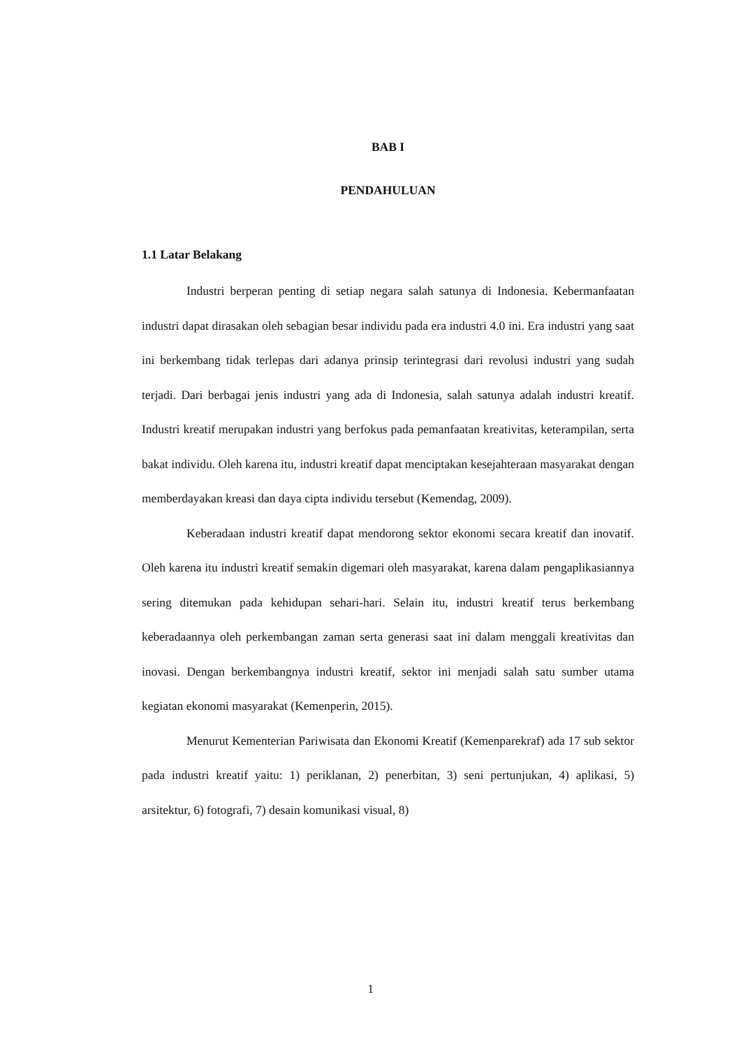BAB I
PENDAHULUAN
1.1 Latar Belakang
Industri berperan penting di setiap negara salah satunya di Indonesia. Kebermanfaatan industri dapat dirasakan oleh sebagian besar individu pada era industri 4.0 ini. Era industri yang saat ini berkembang tidak terlepas dari adanya prinsip terintegrasi dari revolusi industri yang sudah terjadi. Dari berbagai jenis industri yang ada di Indonesia, salah satunya adalah industri kreatif. Industri kreatif merupakan industri yang berfokus pada pemanfaatan kreativitas, keterampilan, serta bakat individu. Oleh karena itu, industri kreatif dapat menciptakan kesejahteraan masyarakat dengan memberdayakan kreasi dan daya cipta individu tersebut (Kemendag, 2009).
Keberadaan industri kreatif dapat mendorong sektor ekonomi secara kreatif dan inovatif. Oleh karena itu industri kreatif semakin digemari oleh masyarakat, karena dalam pengaplikasiannya sering ditemukan pada kehidupan sehari-hari. Selain itu, industri kreatif terus berkembang keberadaannya oleh perkembangan zaman serta generasi saat ini dalam menggali kreativitas dan inovasi. Dengan berkembangnya industri kreatif, sektor ini menjadi salah satu sumber utama kegiatan ekonomi masyarakat (Kemenperin, 2015).
Menurut Kementerian Pariwisata dan Ekonomi Kreatif (Kemenparekraf) ada 17 sub sektor pada industri kreatif yaitu: 1) periklanan, 2) penerbitan, 3) seni pertunjukan, 4) aplikasi, 5) arsitektur, 6) fotografi, 7) desain komunikasi visual, 8)
1